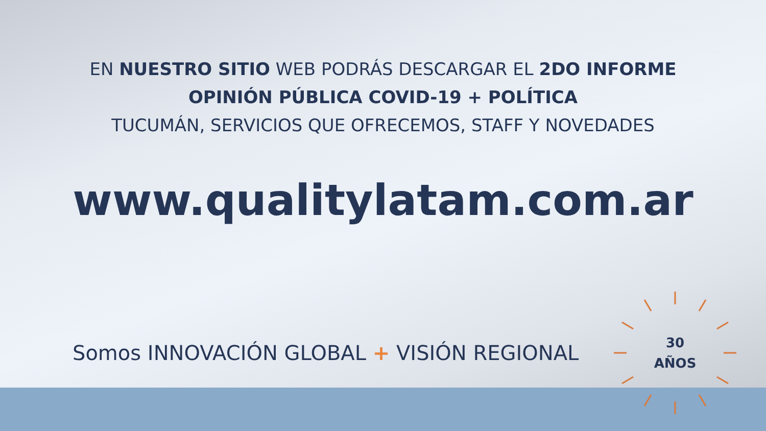EN NUESTRO SITIO WEB PODRÁS DESCARGAR EL 2DO INFORME
OPINIÓN PÚBLICA COVID-19 + POLÍTICA
TUCUMÁN, SERVICIOS QUE OFRECEMOS, STAFF Y NOVEDADES
www.qualitylatam.com.ar
Somos INNOVACIÓN GLOBAL + VISIÓN REGIONAL
30
AÑOS